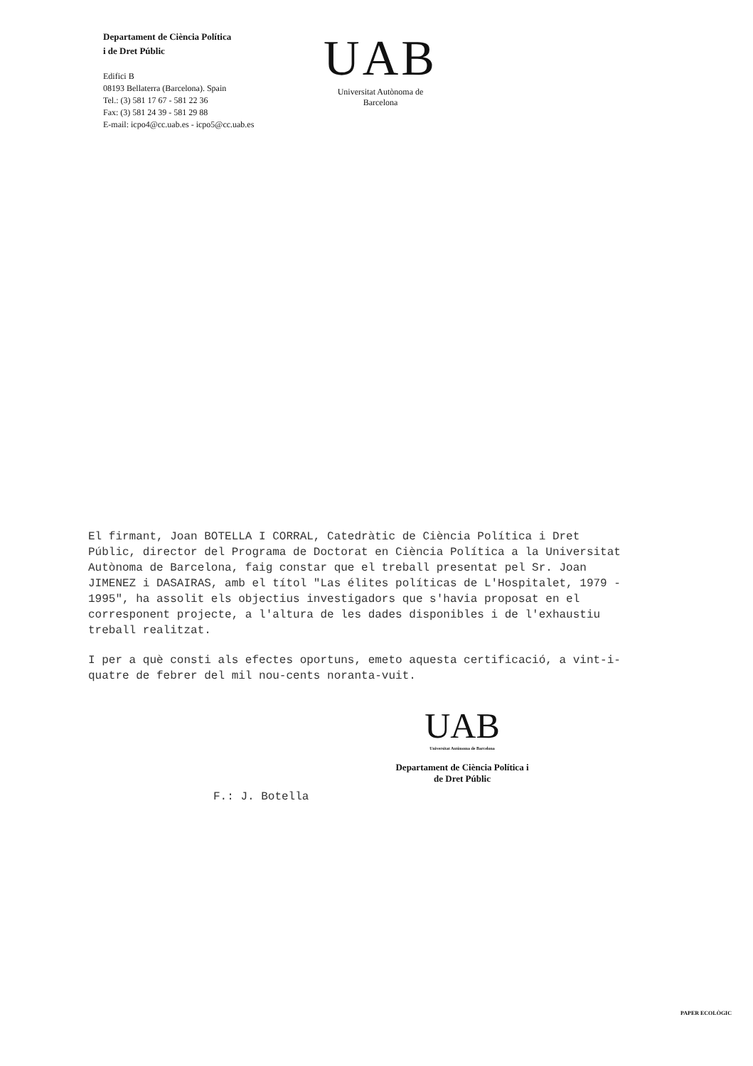Departament de Ciència Política
i de Dret Públic
Edifici B
08193 Bellaterra (Barcelona). Spain
Tel.: (3) 581 17 67 - 581 22 36
Fax: (3) 581 24 39 - 581 29 88
E-mail: icpo4@cc.uab.es - icpo5@cc.uab.es
UAB
Universitat Autònoma de Barcelona
El firmant, Joan BOTELLA I CORRAL, Catedràtic de Ciència Política i Dret Públic, director del Programa de Doctorat en Ciència Política a la Universitat Autònoma de Barcelona, faig constar que el treball presentat pel Sr. Joan JIMENEZ i DASAIRAS, amb el títol "Las élites políticas de L'Hospitalet, 1979 - 1995", ha assolit els objectius investigadors que s'havia proposat en el corresponent projecte, a l'altura de les dades disponibles i de l'exhaustiu treball realitzat.
I per a què consti als efectes oportuns, emeto aquesta certificació, a vint-i-quatre de febrer del mil nou-cents noranta-vuit.
F.: J. Botella
UAB
Universitat Autònoma de Barcelona
Departament de Ciència Política i
de Dret Públic
PAPER ECOLÒGIC